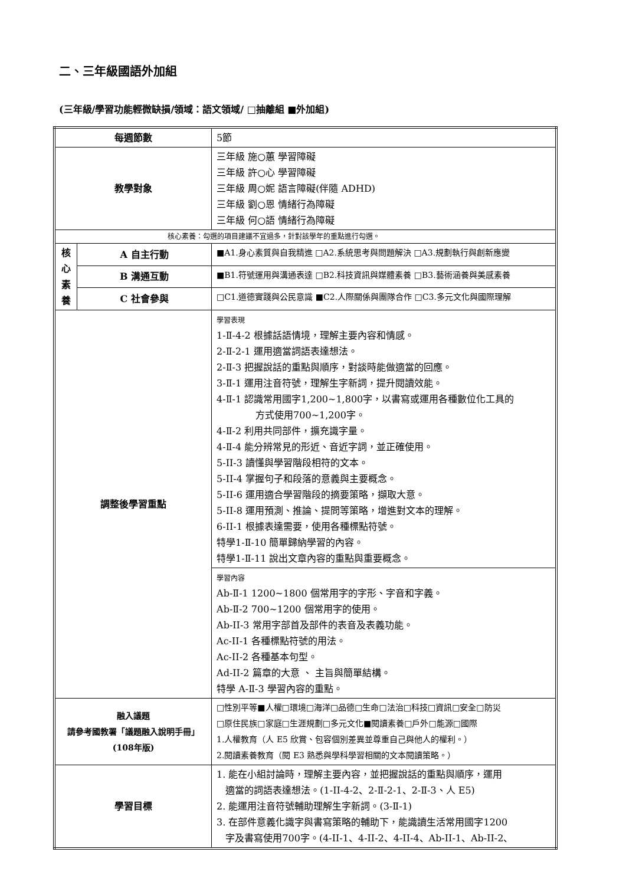二、三年級國語外加組
(三年級/學習功能輕微缺損/領域：語文領域/ □抽離組 ■外加組)
| 每週節數 | | 5節 |
| 教學對象 | | 三年級 施○蕙 學習障礙 三年級 許○心 學習障礙 三年級 周○妮 語言障礙(伴隨 ADHD) 三年級 劉○恩 情緒行為障礙 三年級 何○語 情緒行為障礙 |
| 核心素養：勾選的項目建議不宜過多，針對該學年的重點進行勾選。 | | |
| 核 心 素 養 | A 自主行動 | ■A1.身心素質與自我精進 □A2.系統思考與問題解決 □A3.規劃執行與創新應變 |
| | B 溝通互動 | ■B1.符號運用與溝通表達 □B2.科技資訊與媒體素養 □B3.藝術涵養與美感素養 |
| | C 社會參與 | □C1.道德實踐與公民意識 ■C2.人際關係與團隊合作 □C3.多元文化與國際理解 |
| 調整後學習重點 | | 學習表現 1-Ⅱ-4-2 根據話語情境，理解主要內容和情感。 2-Ⅱ-2-1 運用適當詞語表達想法。 2-Ⅱ-3 把握說話的重點與順序，對談時能做適當的回應。 3-Ⅱ-1 運用注音符號，理解生字新詞，提升閱讀效能。 4-Ⅱ-1 認識常用國字1,200~1,800字，以書寫或運用各種數位化工具的 方式使用700~1,200字。 4-Ⅱ-2 利用共同部件，擴充識字量。 4-Ⅱ-4 能分辨常見的形近、音近字詞，並正確使用。 5-II-3 讀懂與學習階段相符的文本。 5-II-4 掌握句子和段落的意義與主要概念。 5-II-6 運用適合學習階段的摘要策略，擷取大意。 5-II-8 運用預測、推論、提問等策略，增進對文本的理解。 6-II-1 根據表達需要，使用各種標點符號。 特學1-Ⅱ-10 簡單歸納學習的內容。 特學1-Ⅱ-11 說出文章內容的重點與重要概念。 |
| | | 學習內容 Ab-Ⅱ-1 1200~1800 個常用字的字形、字音和字義。 Ab-Ⅱ-2 700~1200 個常用字的使用。 Ab-II-3 常用字部首及部件的表音及表義功能。 Ac-II-1 各種標點符號的用法。 Ac-II-2 各種基本句型。 Ad-II-2 篇章的大意 、 主旨與簡單結構。 特學 A-Ⅱ-3 學習內容的重點。 |
| 融入議題 請參考國教署「議題融入說明手冊」 (108年版) | | □性別平等■人權□環境□海洋□品德□生命□法治□科技□資訊□安全□防災 □原住民族□家庭□生涯規劃□多元文化■閱讀素養□戶外□能源□國際 1.人權教育（人 E5 欣賞、包容個別差異並尊重自己與他人的權利。） 2.閱讀素養教育（閱 E3 熟悉與學科學習相關的文本閱讀策略。） |
| 學習目標 | | 1. 能在小組討論時，理解主要內容，並把握說話的重點與順序，運用 適當的詞語表達想法。(1-II-4-2、2-Ⅱ-2-1、2-Ⅱ-3、人 E5) 2. 能運用注音符號輔助理解生字新詞。(3-Ⅱ-1) 3. 在部件意義化識字與書寫策略的輔助下，能識讀生活常用國字1200 字及書寫使用700字。(4-II-1、4-II-2、4-II-4、Ab-II-1、Ab-II-2、 |